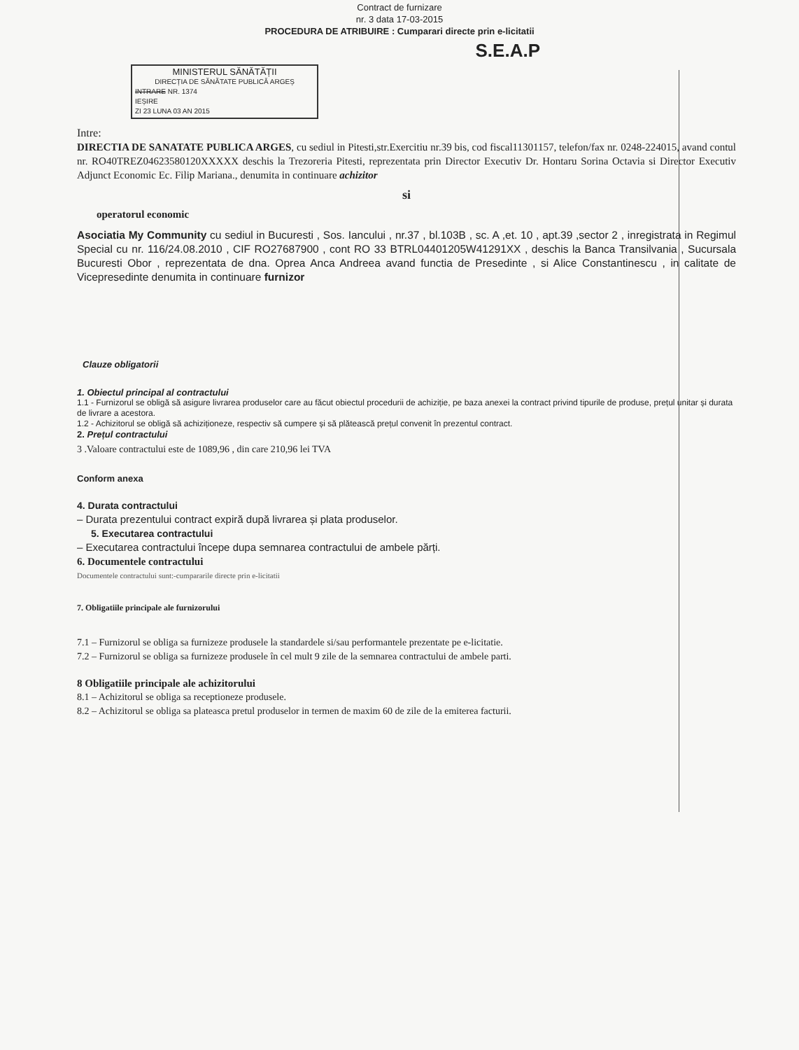Contract de furnizare
nr. 3 data 17-03-2015
PROCEDURA DE ATRIBUIRE : Cumparari directe prin e-licitatii
S.E.A.P
MINISTERUL SĂNĂTĂȚII
DIRECȚIA DE SĂNĂTATE PUBLICĂ ARGEȘ
INTRARE NR. 1374
IEȘIRE
ZI 23 LUNA 03 AN 2015
Intre:
DIRECTIA DE SANATATE PUBLICA ARGES, cu sediul in Pitesti,str.Exercitiu nr.39 bis, cod fiscal11301157, telefon/fax nr. 0248-224015, avand contul nr. RO40TREZ04623580120XXXXX deschis la Trezoreria Pitesti, reprezentata prin Director Executiv Dr. Hontaru Sorina Octavia si Director Executiv Adjunct Economic Ec. Filip Mariana., denumita in continuare achizitor
si
operatorul economic
Asociatia My Community cu sediul in Bucuresti , Sos. Iancului , nr.37 , bl.103B , sc. A ,et. 10 , apt.39 ,sector 2 , inregistrata in Regimul Special cu nr. 116/24.08.2010 , CIF RO27687900 , cont RO 33 BTRL04401205W41291XX , deschis la Banca Transilvania , Sucursala Bucuresti Obor , reprezentata de dna. Oprea Anca Andreea avand functia de Presedinte , si Alice Constantinescu , in calitate de Vicepresedinte denumita in continuare furnizor
Clauze obligatorii
1. Obiectul principal al contractului
1.1 - Furnizorul se obligă să asigure livrarea produselor care au făcut obiectul procedurii de achiziție, pe baza anexei la contract privind tipurile de produse, prețul unitar și durata de livrare a acestora.
1.2 - Achizitorul se obligă să achiziționeze, respectiv să cumpere și să plătească prețul convenit în prezentul contract.
2. Prețul contractului
3 .Valoare contractului este de 1089,96 , din care 210,96 lei TVA
Conform anexa
4. Durata contractului
– Durata prezentului contract expiră după livrarea și plata produselor.
5. Executarea contractului
– Executarea contractului începe dupa semnarea contractului de ambele părți.
6. Documentele contractului
Documentele contractului sunt:-cumpararile directe prin e-licitatii
7. Obligatiile principale ale furnizorului
7.1 – Furnizorul se obliga sa furnizeze produsele la standardele si/sau performantele prezentate pe e-licitatie.
7.2 – Furnizorul se obliga sa furnizeze produsele în cel mult 9 zile de la semnarea contractului de ambele parti.
8 Obligatiile principale ale achizitorului
8.1 – Achizitorul se obliga sa receptioneze produsele.
8.2 – Achizitorul se obliga sa plateasca pretul produselor in termen de maxim 60 de zile de la emiterea facturii.